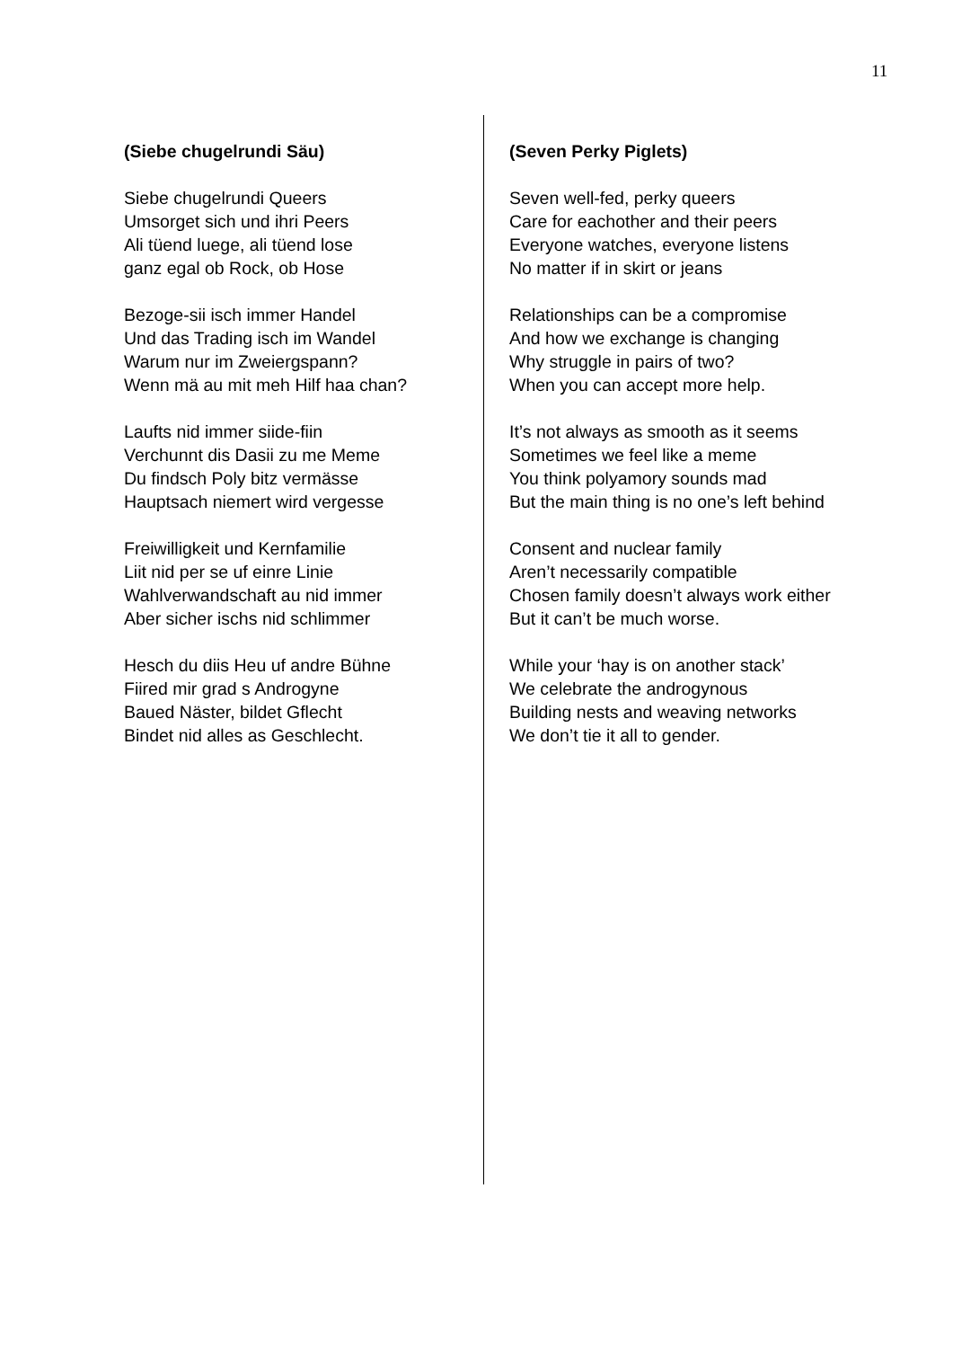11
(Siebe chugelrundi Säu)
Siebe chugelrundi Queers
Umsorget sich und ihri Peers
Ali tüend luege, ali tüend lose
ganz egal ob Rock, ob Hose
Bezoge-sii isch immer Handel
Und das Trading isch im Wandel
Warum nur im Zweiergspann?
Wenn mä au mit meh Hilf haa chan?
Laufts nid immer siide-fiin
Verchunnt dis Dasii zu me Meme
Du findsch Poly bitz vermässe
Hauptsach niemert wird vergesse
Freiwilligkeit und Kernfamilie
Liit nid per se uf einre Linie
Wahlverwandschaft au nid immer
Aber sicher ischs nid schlimmer
Hesch du diis Heu uf andre Bühne
Fiired mir grad s Androgyne
Baued Näster, bildet Gflecht
Bindet nid alles as Geschlecht.
(Seven Perky Piglets)
Seven well-fed, perky queers
Care for eachother and their peers
Everyone watches, everyone listens
No matter if in skirt or jeans
Relationships can be a compromise
And how we exchange is changing
Why struggle in pairs of two?
When you can accept more help.
It’s not always as smooth as it seems
Sometimes we feel like a meme
You think polyamory sounds mad
But the main thing is no one’s left behind
Consent and nuclear family
Aren’t necessarily compatible
Chosen family doesn’t always work either
But it can’t be much worse.
While your ‘hay is on another stack’
We celebrate the androgynous
Building nests and weaving networks
We don’t tie it all to gender.